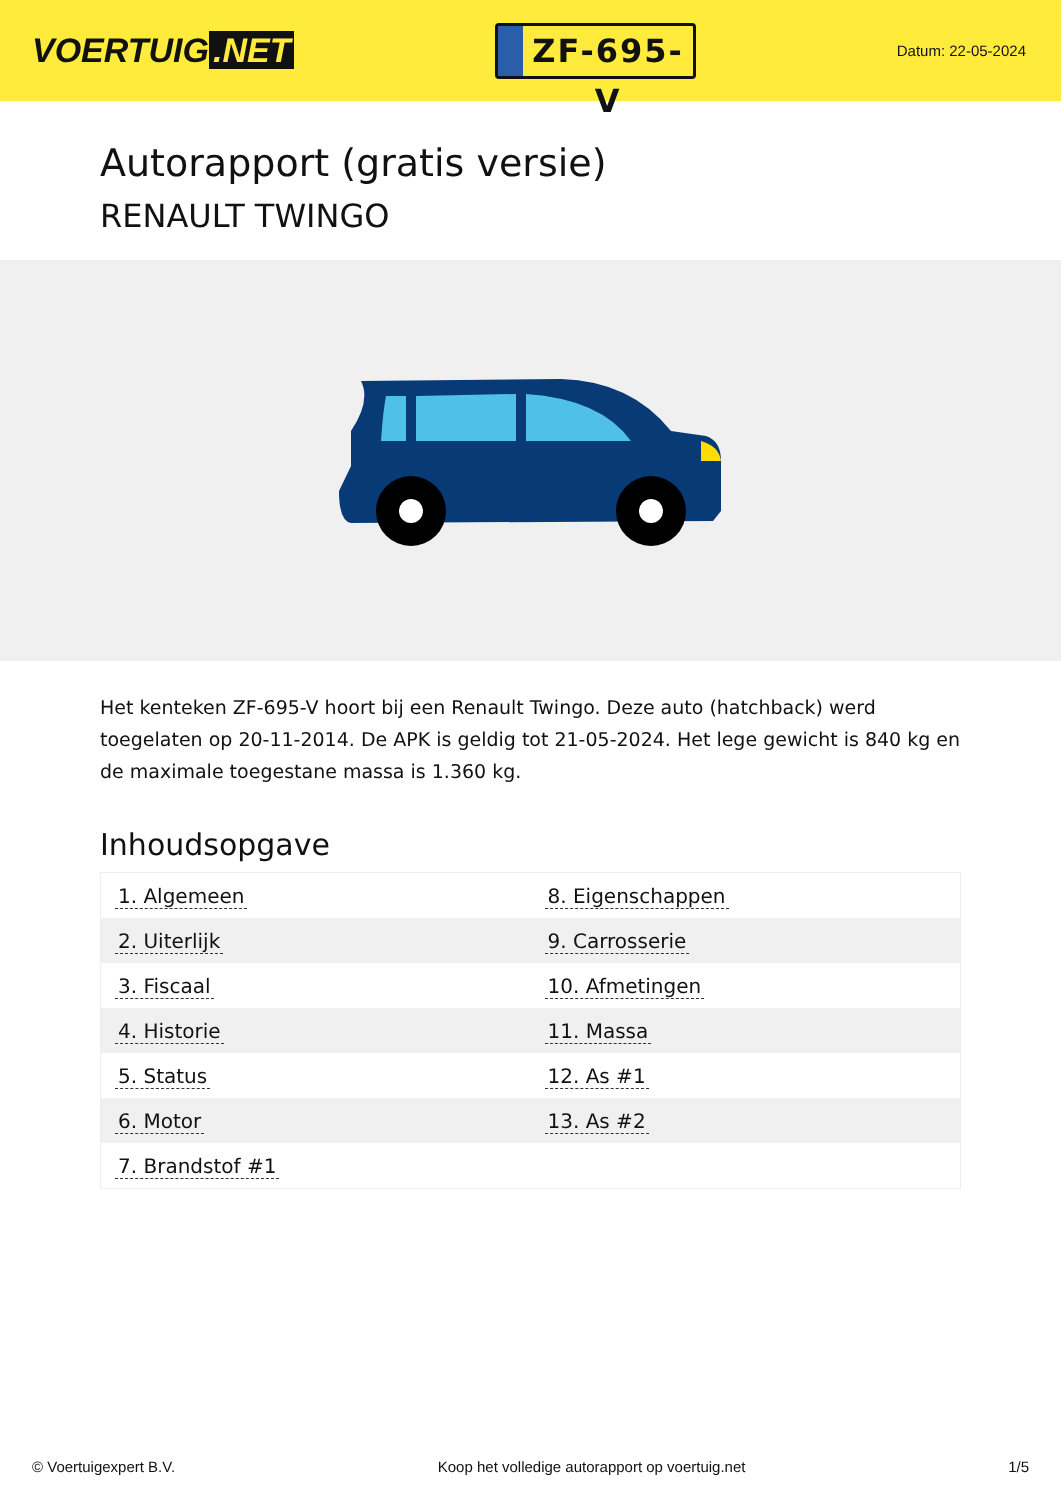VOERTUIG.NET
ZF-695-V
Datum: 22-05-2024
Autorapport (gratis versie)
RENAULT TWINGO
Het kenteken ZF-695-V hoort bij een Renault Twingo. Deze auto (hatchback) werd toegelaten op 20-11-2014. De APK is geldig tot 21-05-2024. Het lege gewicht is 840 kg en de maximale toegestane massa is 1.360 kg.
Inhoudsopgave
| 1. Algemeen | 8. Eigenschappen |
| 2. Uiterlijk | 9. Carrosserie |
| 3. Fiscaal | 10. Afmetingen |
| 4. Historie | 11. Massa |
| 5. Status | 12. As #1 |
| 6. Motor | 13. As #2 |
| 7. Brandstof #1 | |
© Voertuigexpert B.V. Koop het volledige autorapport op voertuig.net 1/5